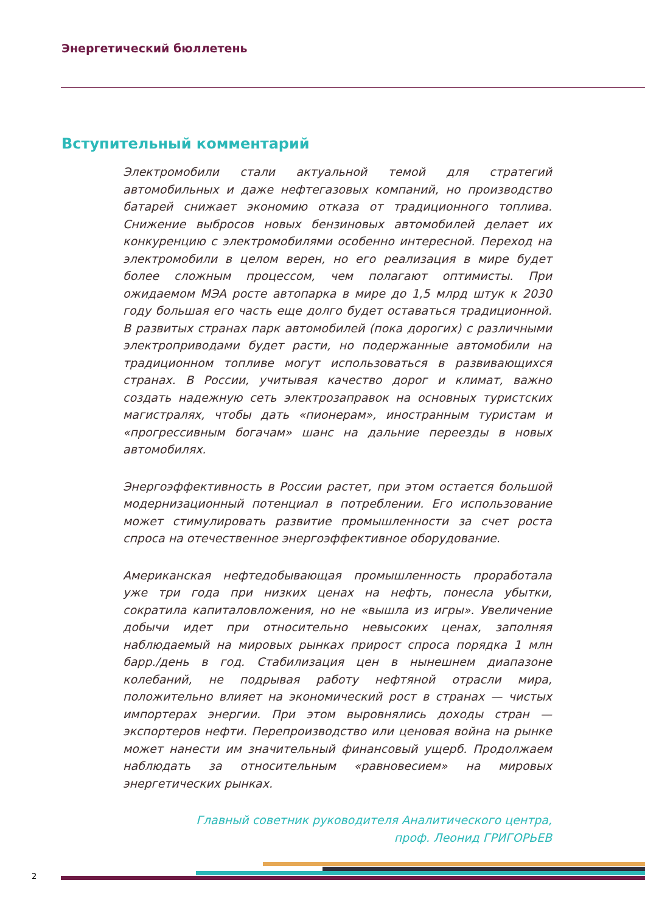Энергетический бюллетень
Вступительный комментарий
Электромобили стали актуальной темой для стратегий автомобильных и даже нефтегазовых компаний, но производство батарей снижает экономию отказа от традиционного топлива. Снижение выбросов новых бензиновых автомобилей делает их конкуренцию с электромобилями особенно интересной. Переход на электромобили в целом верен, но его реализация в мире будет более сложным процессом, чем полагают оптимисты. При ожидаемом МЭА росте автопарка в мире до 1,5 млрд штук к 2030 году большая его часть еще долго будет оставаться традиционной. В развитых странах парк автомобилей (пока дорогих) с различными электроприводами будет расти, но подержанные автомобили на традиционном топливе могут использоваться в развивающихся странах. В России, учитывая качество дорог и климат, важно создать надежную сеть электрозаправок на основных туристских магистралях, чтобы дать «пионерам», иностранным туристам и «прогрессивным богачам» шанс на дальние переезды в новых автомобилях.
Энергоэффективность в России растет, при этом остается большой модернизационный потенциал в потреблении. Его использование может стимулировать развитие промышленности за счет роста спроса на отечественное энергоэффективное оборудование.
Американская нефтедобывающая промышленность проработала уже три года при низких ценах на нефть, понесла убытки, сократила капиталовложения, но не «вышла из игры». Увеличение добычи идет при относительно невысоких ценах, заполняя наблюдаемый на мировых рынках прирост спроса порядка 1 млн барр./день в год. Стабилизация цен в нынешнем диапазоне колебаний, не подрывая работу нефтяной отрасли мира, положительно влияет на экономический рост в странах — чистых импортерах энергии. При этом выровнялись доходы стран — экспортеров нефти. Перепроизводство или ценовая война на рынке может нанести им значительный финансовый ущерб. Продолжаем наблюдать за относительным «равновесием» на мировых энергетических рынках.
Главный советник руководителя Аналитического центра,
проф. Леонид ГРИГОРЬЕВ
2